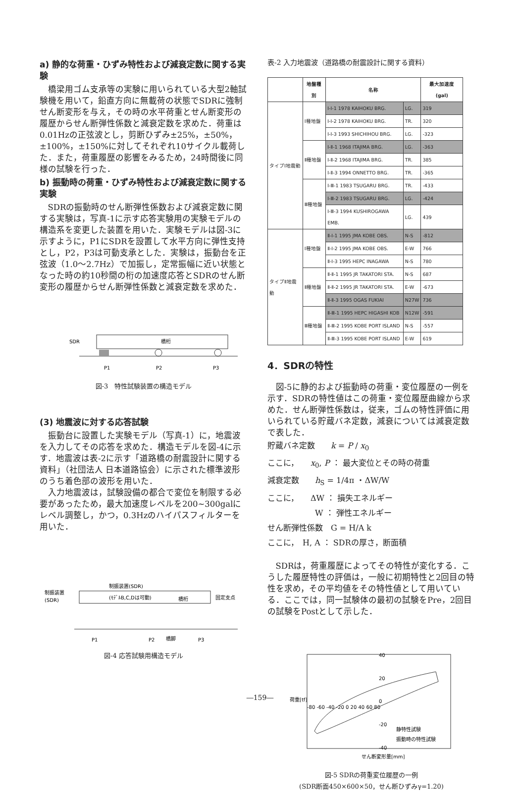a) 静的な荷重・ひずみ特性および減衰定数に関する実験
橋梁用ゴム支承等の実験に用いられている大型2軸試験機を用いて，鉛直方向に無載荷の状態でSDRに強制せん断変形を与え，その時の水平荷重とせん断変形の履歴からせん断弾性係数と減衰定数を求めた．荷重は0.01Hzの正弦波とし，剪断ひずみ±25%，±50%，±100%，±150%に対してそれぞれ10サイクル載荷した．また，荷重履歴の影響をみるため，24時間後に同様の試験を行った．
b) 振動時の荷重・ひずみ特性および減衰定数に関する実験
SDRの振動時のせん断弾性係数および減衰定数に関する実験は，写真-1に示す応答実験用の実験モデルの構造系を変更した装置を用いた．実験モデルは図-3に示すように，P1にSDRを設置して水平方向に弾性支持とし，P2，P3は可動支承とした．実験は，振動台を正弦波（1.0～2.7Hz）で加振し，定常振幅に近い状態となった時の約10秒間の桁の加速度応答とSDRのせん断変形の履歴からせん断弾性係数と減衰定数を求めた．
SDR
橋桁
P1
P2
P3
図-3　特性試験装置の構造モデル
(3) 地震波に対する応答試験
振動台に設置した実験モデル（写真-1）に，地震波を入力してその応答を求めた．構造モデルを図-4に示す．地震波は表-2に示す「道路橋の耐震設計に関する資料」（社団法人 日本道路協会）に示された標準波形のうち着色部の波形を用いた．
入力地震波は，試験設備の都合で変位を制限する必要があったため，最大加速度レベルを200~300galにレベル調整し，かつ，0.3Hzのハイパスフィルターを用いた．
制振装置(SDR)
制振装置
(SDR)
(ﾓﾃﾞﾙB,C,Dは可動)
橋桁
固定支点
P1
P2
橋脚
P3
図-4 応答試験用構造モデル
表-2 入力地震波（道路橋の耐震設計に関する資料）
| | 地盤種別 | 名称 | | 最大加速度 (gal) |
| --- | --- | --- | --- | --- |
| タイプⅠ地震動 | Ⅰ種地盤 | Ⅰ-Ⅰ-1 1978 KAIHOKU BRG. | LG. | 319 |
| | | Ⅰ-Ⅰ-2 1978 KAIHOKU BRG. | TR. | 320 |
| | | Ⅰ-Ⅰ-3 1993 SHICHIHOU BRG. | LG. | -323 |
| | Ⅱ種地盤 | Ⅰ-Ⅱ-1 1968 ITAJIMA BRG. | LG. | -363 |
| | | Ⅰ-Ⅱ-2 1968 ITAJIMA BRG. | TR. | 385 |
| | | Ⅰ-Ⅱ-3 1994 ONNETTO BRG. | TR. | -365 |
| | Ⅲ種地盤 | Ⅰ-Ⅲ-1 1983 TSUGARU BRG. | TR. | -433 |
| | | Ⅰ-Ⅲ-2 1983 TSUGARU BRG. | LG. | -424 |
| | | Ⅰ-Ⅲ-3 1994 KUSHIROGAWA EMB. | LG. | 439 |
| タイプⅡ地震動 | Ⅰ種地盤 | Ⅱ-Ⅰ-1 1995 JMA KOBE OBS. | N-S | -812 |
| | | Ⅱ-Ⅰ-2 1995 JMA KOBE OBS. | E-W | 766 |
| | | Ⅱ-Ⅰ-3 1995 HEPC INAGAWA | N-S | 780 |
| | Ⅱ種地盤 | Ⅱ-Ⅱ-1 1995 JR TAKATORI STA. | N-S | 687 |
| | | Ⅱ-Ⅱ-2 1995 JR TAKATORI STA. | E-W | -673 |
| | | Ⅱ-Ⅱ-3 1995 OGAS FUKIAI | N27W | 736 |
| | Ⅲ種地盤 | Ⅱ-Ⅲ-1 1995 HEPC HIGASHI KOB | N12W | -591 |
| | | Ⅱ-Ⅲ-2 1995 KOBE PORT ISLAND | N-S | -557 |
| | | Ⅱ-Ⅲ-3 1995 KOBE PORT ISLAND | E-W | 619 |
4．SDRの特性
図-5に静的および振動時の荷重・変位履歴の一例を示す．SDRの特性値はこの荷重・変位履歴曲線から求めた．せん断弾性係数は，従来，ゴムの特性評価に用いられている貯蔵バネ定数，減衰については減衰定数で表した．
貯蔵バネ定数　　k = P / x<sub>0</sub>
ここに，　　x<sub>0</sub>, P ： 最大変位とその時の荷重
減衰定数　　h<sub>S</sub> = 1/4π ・ΔW/W
ここに，　　ΔW ： 損失エネルギー
　　　　　　W ： 弾性エネルギー
せん断弾性係数　G = H/A k
ここに，　H, A ： SDRの厚さ，断面積
SDRは，荷重履歴によってその特性が変化する．こうした履歴特性の評価は，一般に初期特性と2回目の特性を求め，その平均値をその特性値として用いている．ここでは，同一試験体の最初の試験をPre，2回目の試験をPostとして示した．
40
20
0
-20
-40
-80 -60 -40 -20 0 20 40 60 80
静特性試験
振動時の特性試験
荷重[tf]
せん断変形量[mm]
図-5 SDRの荷重変位履歴の一例
(SDR断面450×600×50，せん断ひずみγ=1.20)
―159―